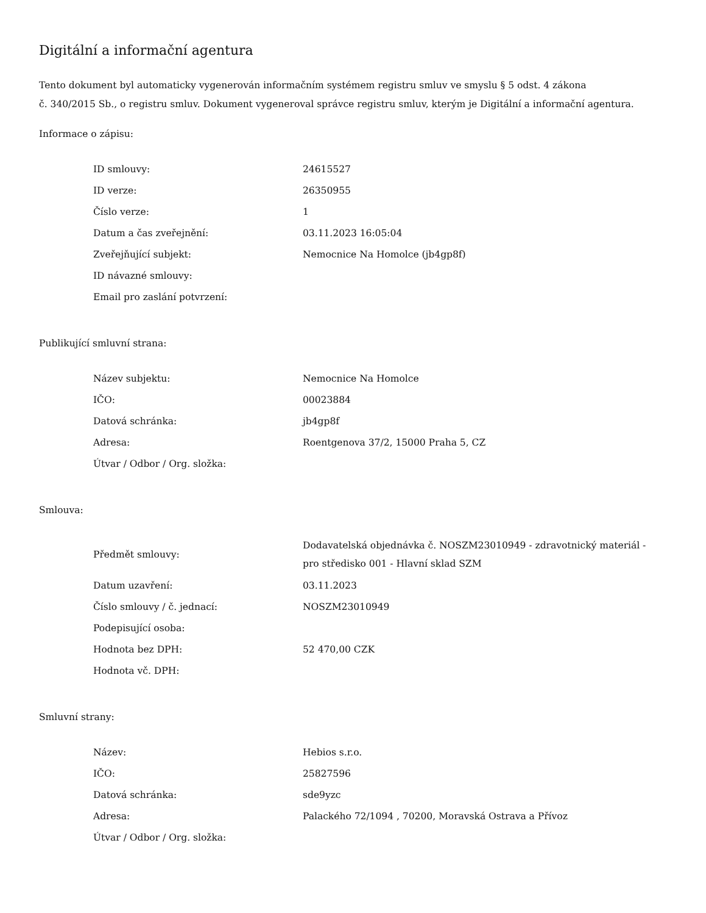Digitální a informační agentura
Tento dokument byl automaticky vygenerován informačním systémem registru smluv ve smyslu § 5 odst. 4 zákona
č. 340/2015 Sb., o registru smluv. Dokument vygeneroval správce registru smluv, kterým je Digitální a informační agentura.
Informace o zápisu:
| ID smlouvy: | 24615527 |
| ID verze: | 26350955 |
| Číslo verze: | 1 |
| Datum a čas zveřejnění: | 03.11.2023 16:05:04 |
| Zveřejňující subjekt: | Nemocnice Na Homolce (jb4gp8f) |
| ID návazné smlouvy: | |
| Email pro zaslání potvrzení: | |
Publikující smluvní strana:
| Název subjektu: | Nemocnice Na Homolce |
| IČO: | 00023884 |
| Datová schránka: | jb4gp8f |
| Adresa: | Roentgenova 37/2, 15000 Praha 5, CZ |
| Útvar / Odbor / Org. složka: | |
Smlouva:
| Předmět smlouvy: | Dodavatelská objednávka č. NOSZM23010949 - zdravotnický materiál - pro středisko 001 - Hlavní sklad SZM |
| Datum uzavření: | 03.11.2023 |
| Číslo smlouvy / č. jednací: | NOSZM23010949 |
| Podepisující osoba: | |
| Hodnota bez DPH: | 52 470,00 CZK |
| Hodnota vč. DPH: | |
Smluvní strany:
| Název: | Hebios s.r.o. |
| IČO: | 25827596 |
| Datová schránka: | sde9yzc |
| Adresa: | Palackého 72/1094 , 70200, Moravská Ostrava a Přívoz |
| Útvar / Odbor / Org. složka: | |